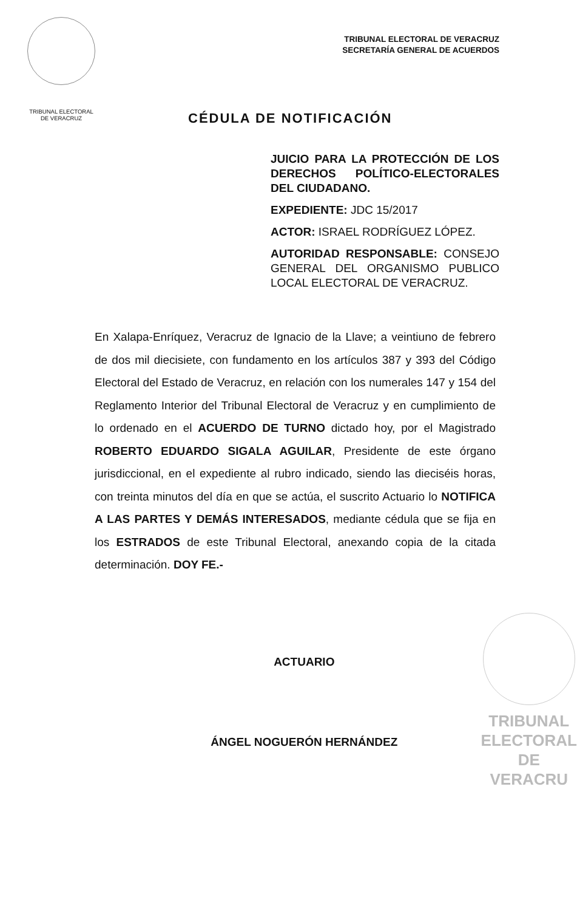TRIBUNAL ELECTORAL
DE VERACRUZ
TRIBUNAL ELECTORAL DE VERACRUZ
SECRETARÍA GENERAL DE ACUERDOS
CÉDULA DE NOTIFICACIÓN
JUICIO PARA LA PROTECCIÓN DE LOS DERECHOS POLÍTICO-ELECTORALES DEL CIUDADANO.
EXPEDIENTE: JDC 15/2017
ACTOR: ISRAEL RODRÍGUEZ LÓPEZ.
AUTORIDAD RESPONSABLE: CONSEJO GENERAL DEL ORGANISMO PUBLICO LOCAL ELECTORAL DE VERACRUZ.
En Xalapa-Enríquez, Veracruz de Ignacio de la Llave; a veintiuno de febrero de dos mil diecisiete, con fundamento en los artículos 387 y 393 del Código Electoral del Estado de Veracruz, en relación con los numerales 147 y 154 del Reglamento Interior del Tribunal Electoral de Veracruz y en cumplimiento de lo ordenado en el ACUERDO DE TURNO dictado hoy, por el Magistrado ROBERTO EDUARDO SIGALA AGUILAR, Presidente de este órgano jurisdiccional, en el expediente al rubro indicado, siendo las dieciséis horas, con treinta minutos del día en que se actúa, el suscrito Actuario lo NOTIFICA A LAS PARTES Y DEMÁS INTERESADOS, mediante cédula que se fija en los ESTRADOS de este Tribunal Electoral, anexando copia de la citada determinación. DOY FE.-
ACTUARIO
ÁNGEL NOGUERÓN HERNÁNDEZ
TRIBUNAL
ELECTORAL
DE VERACRU